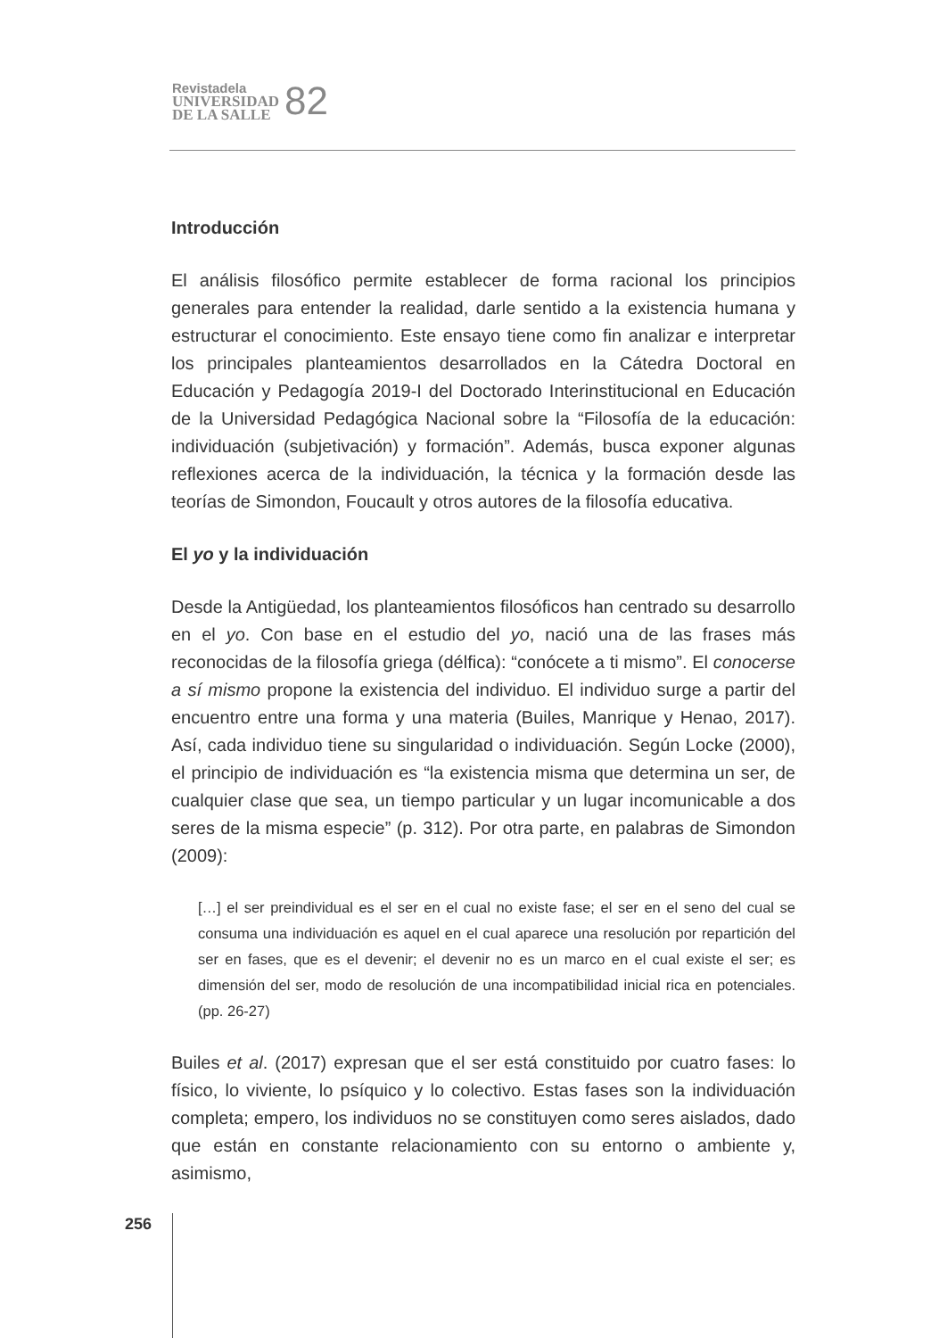Revistadela
UNIVERSIDAD
DE LA SALLE
82
Introducción
El análisis filosófico permite establecer de forma racional los principios generales para entender la realidad, darle sentido a la existencia humana y estructurar el conocimiento. Este ensayo tiene como fin analizar e interpretar los principales planteamientos desarrollados en la Cátedra Doctoral en Educación y Pedagogía 2019-I del Doctorado Interinstitucional en Educación de la Universidad Pedagógica Nacional sobre la “Filosofía de la educación: individuación (subjetivación) y formación”. Además, busca exponer algunas reflexiones acerca de la individuación, la técnica y la formación desde las teorías de Simondon, Foucault y otros autores de la filosofía educativa.
El yo y la individuación
Desde la Antigüedad, los planteamientos filosóficos han centrado su desarrollo en el yo. Con base en el estudio del yo, nació una de las frases más reconocidas de la filosofía griega (délfica): “conócete a ti mismo”. El conocerse a sí mismo propone la existencia del individuo. El individuo surge a partir del encuentro entre una forma y una materia (Builes, Manrique y Henao, 2017). Así, cada individuo tiene su singularidad o individuación. Según Locke (2000), el principio de individuación es “la existencia misma que determina un ser, de cualquier clase que sea, un tiempo particular y un lugar incomunicable a dos seres de la misma especie” (p. 312). Por otra parte, en palabras de Simondon (2009):
[…] el ser preindividual es el ser en el cual no existe fase; el ser en el seno del cual se consuma una individuación es aquel en el cual aparece una resolución por repartición del ser en fases, que es el devenir; el devenir no es un marco en el cual existe el ser; es dimensión del ser, modo de resolución de una incompatibilidad inicial rica en potenciales. (pp. 26-27)
Builes et al. (2017) expresan que el ser está constituido por cuatro fases: lo físico, lo viviente, lo psíquico y lo colectivo. Estas fases son la individuación completa; empero, los individuos no se constituyen como seres aislados, dado que están en constante relacionamiento con su entorno o ambiente y, asimismo,
256